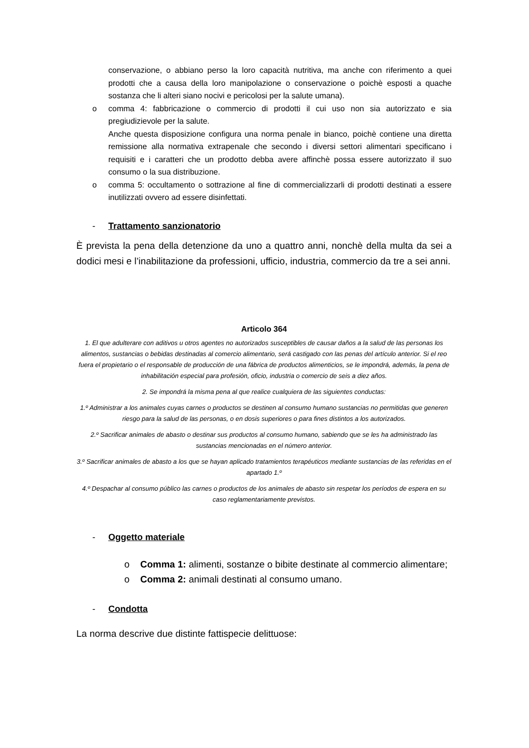conservazione, o abbiano perso la loro capacità nutritiva, ma anche con riferimento a quei prodotti che a causa della loro manipolazione o conservazione o poichè esposti a quache sostanza che li alteri siano nocivi e pericolosi per la salute umana).
o comma 4: fabbricazione o commercio di prodotti il cui uso non sia autorizzato e sia pregiudizievole per la salute.
Anche questa disposizione configura una norma penale in bianco, poichè contiene una diretta remissione alla normativa extrapenale che secondo i diversi settori alimentari specificano i requisiti e i caratteri che un prodotto debba avere affinchè possa essere autorizzato il suo consumo o la sua distribuzione.
o comma 5: occultamento o sottrazione al fine di commercializzarli di prodotti destinati a essere inutilizzati ovvero ad essere disinfettati.
- Trattamento sanzionatorio
È prevista la pena della detenzione da uno a quattro anni, nonchè della multa da sei a dodici mesi e l’inabilitazione da professioni, ufficio, industria, commercio da tre a sei anni.
Articolo 364
1. El que adulterare con aditivos u otros agentes no autorizados susceptibles de causar daños a la salud de las personas los alimentos, sustancias o bebidas destinadas al comercio alimentario, será castigado con las penas del artículo anterior. Si el reo fuera el propietario o el responsable de producción de una fábrica de productos alimenticios, se le impondrá, además, la pena de inhabilitación especial para profesión, oficio, industria o comercio de seis a diez años.
2. Se impondrá la misma pena al que realice cualquiera de las siguientes conductas:
1.º Administrar a los animales cuyas carnes o productos se destinen al consumo humano sustancias no permitidas que generen riesgo para la salud de las personas, o en dosis superiores o para fines distintos a los autorizados.
2.º Sacrificar animales de abasto o destinar sus productos al consumo humano, sabiendo que se les ha administrado las sustancias mencionadas en el número anterior.
3.º Sacrificar animales de abasto a los que se hayan aplicado tratamientos terapéuticos mediante sustancias de las referidas en el apartado 1.º
4.º Despachar al consumo público las carnes o productos de los animales de abasto sin respetar los períodos de espera en su caso reglamentariamente previstos.
- Oggetto materiale
o Comma 1: alimenti, sostanze o bibite destinate al commercio alimentare;
o Comma 2: animali destinati al consumo umano.
- Condotta
La norma descrive due distinte fattispecie delittuose: